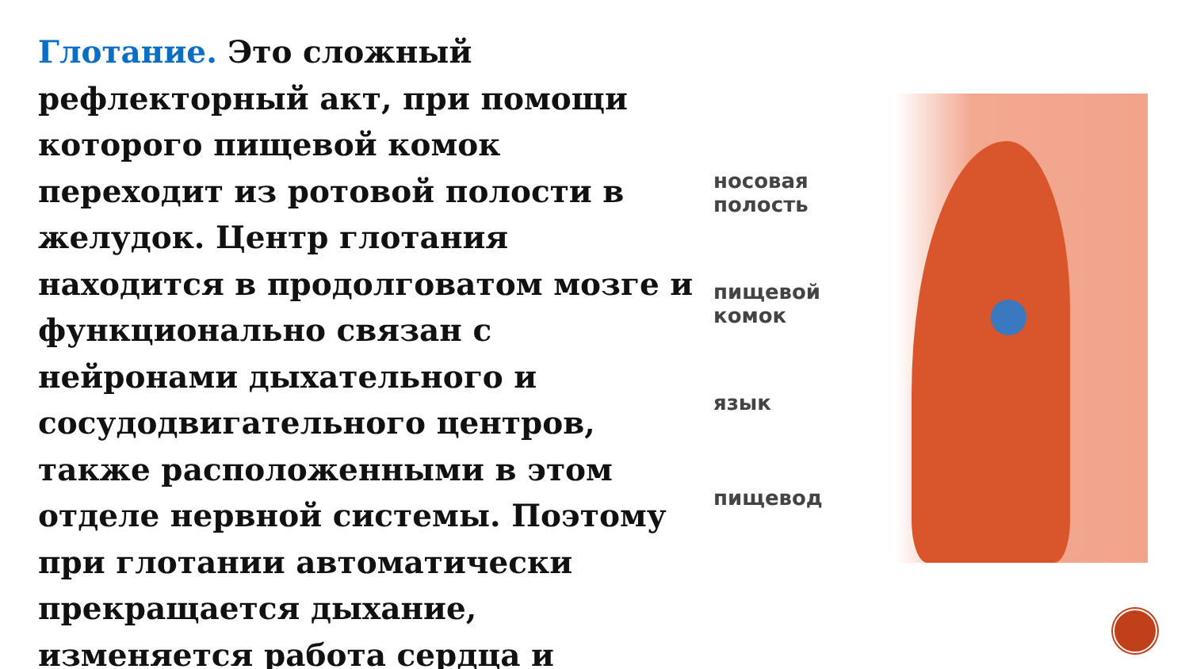Глотание. Это сложный рефлекторный акт, при помощи которого пищевой комок переходит из ротовой полости в желудок. Центр глотания находится в продолговатом мозге и функционально связан с нейронами дыхательного и сосудодвигательного центров, также расположенными в этом отделе нервной системы. Поэтому при глотании автоматически прекращается дыхание, изменяется работа сердца и
носовая
полость
пищевой
комок
язык
пищевод